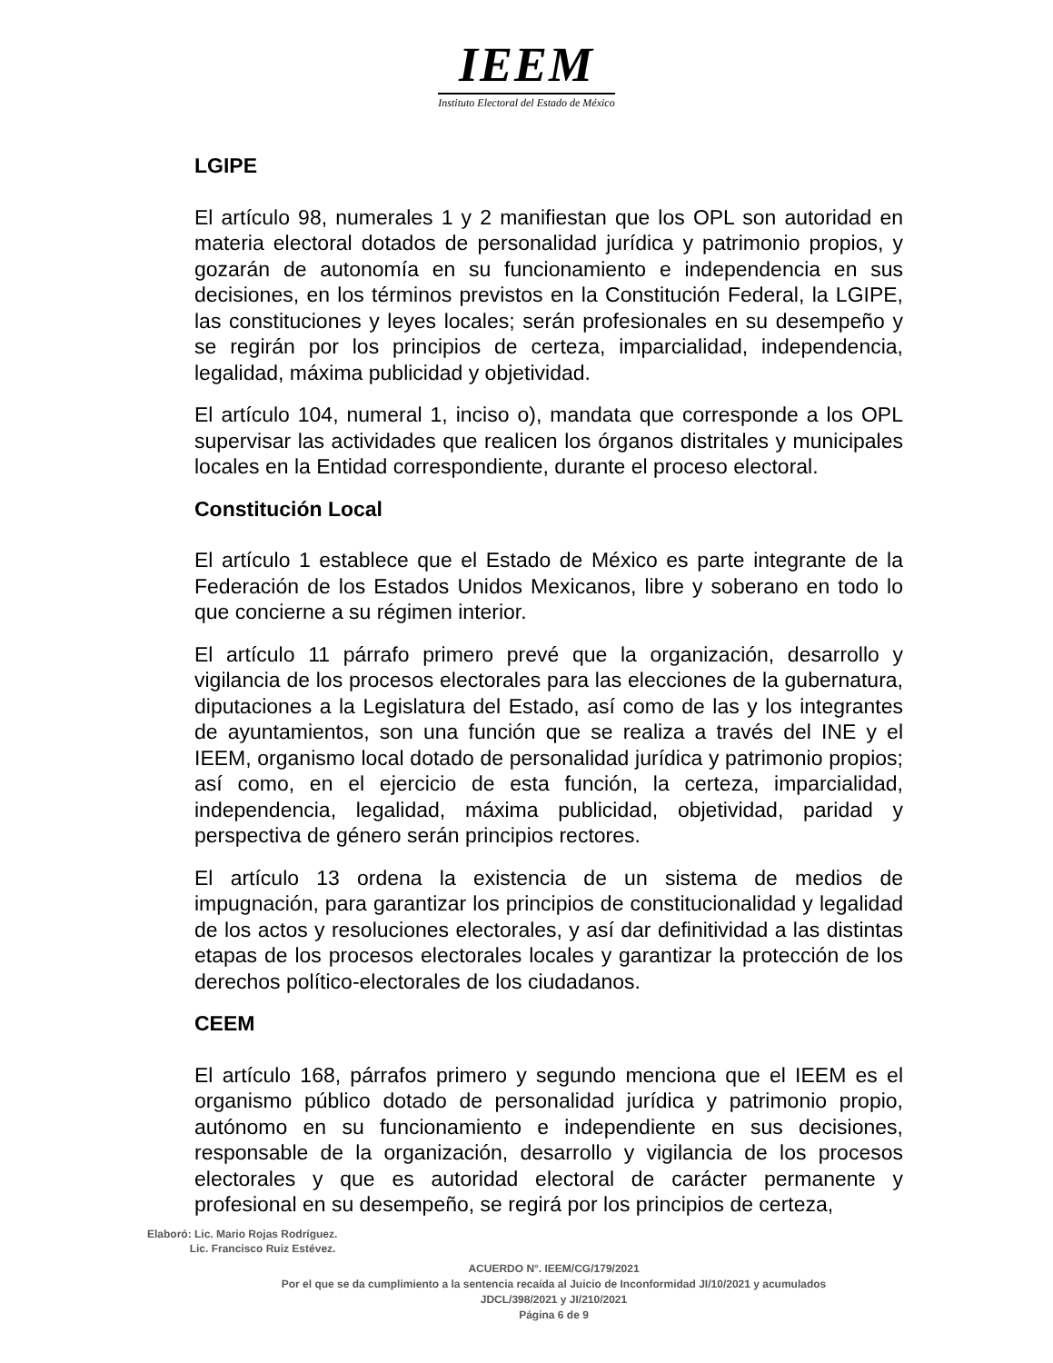IEEM
Instituto Electoral del Estado de México
LGIPE
El artículo 98, numerales 1 y 2 manifiestan que los OPL son autoridad en materia electoral dotados de personalidad jurídica y patrimonio propios, y gozarán de autonomía en su funcionamiento e independencia en sus decisiones, en los términos previstos en la Constitución Federal, la LGIPE, las constituciones y leyes locales; serán profesionales en su desempeño y se regirán por los principios de certeza, imparcialidad, independencia, legalidad, máxima publicidad y objetividad.
El artículo 104, numeral 1, inciso o), mandata que corresponde a los OPL supervisar las actividades que realicen los órganos distritales y municipales locales en la Entidad correspondiente, durante el proceso electoral.
Constitución Local
El artículo 1 establece que el Estado de México es parte integrante de la Federación de los Estados Unidos Mexicanos, libre y soberano en todo lo que concierne a su régimen interior.
El artículo 11 párrafo primero prevé que la organización, desarrollo y vigilancia de los procesos electorales para las elecciones de la gubernatura, diputaciones a la Legislatura del Estado, así como de las y los integrantes de ayuntamientos, son una función que se realiza a través del INE y el IEEM, organismo local dotado de personalidad jurídica y patrimonio propios; así como, en el ejercicio de esta función, la certeza, imparcialidad, independencia, legalidad, máxima publicidad, objetividad, paridad y perspectiva de género serán principios rectores.
El artículo 13 ordena la existencia de un sistema de medios de impugnación, para garantizar los principios de constitucionalidad y legalidad de los actos y resoluciones electorales, y así dar definitividad a las distintas etapas de los procesos electorales locales y garantizar la protección de los derechos político-electorales de los ciudadanos.
CEEM
El artículo 168, párrafos primero y segundo menciona que el IEEM es el organismo público dotado de personalidad jurídica y patrimonio propio, autónomo en su funcionamiento e independiente en sus decisiones, responsable de la organización, desarrollo y vigilancia de los procesos electorales y que es autoridad electoral de carácter permanente y profesional en su desempeño, se regirá por los principios de certeza,
Elaboró: Lic. Mario Rojas Rodríguez.
Lic. Francisco Ruiz Estévez.
ACUERDO N°. IEEM/CG/179/2021
Por el que se da cumplimiento a la sentencia recaída al Juicio de Inconformidad JI/10/2021 y acumulados
JDCL/398/2021 y JI/210/2021
Página 6 de 9